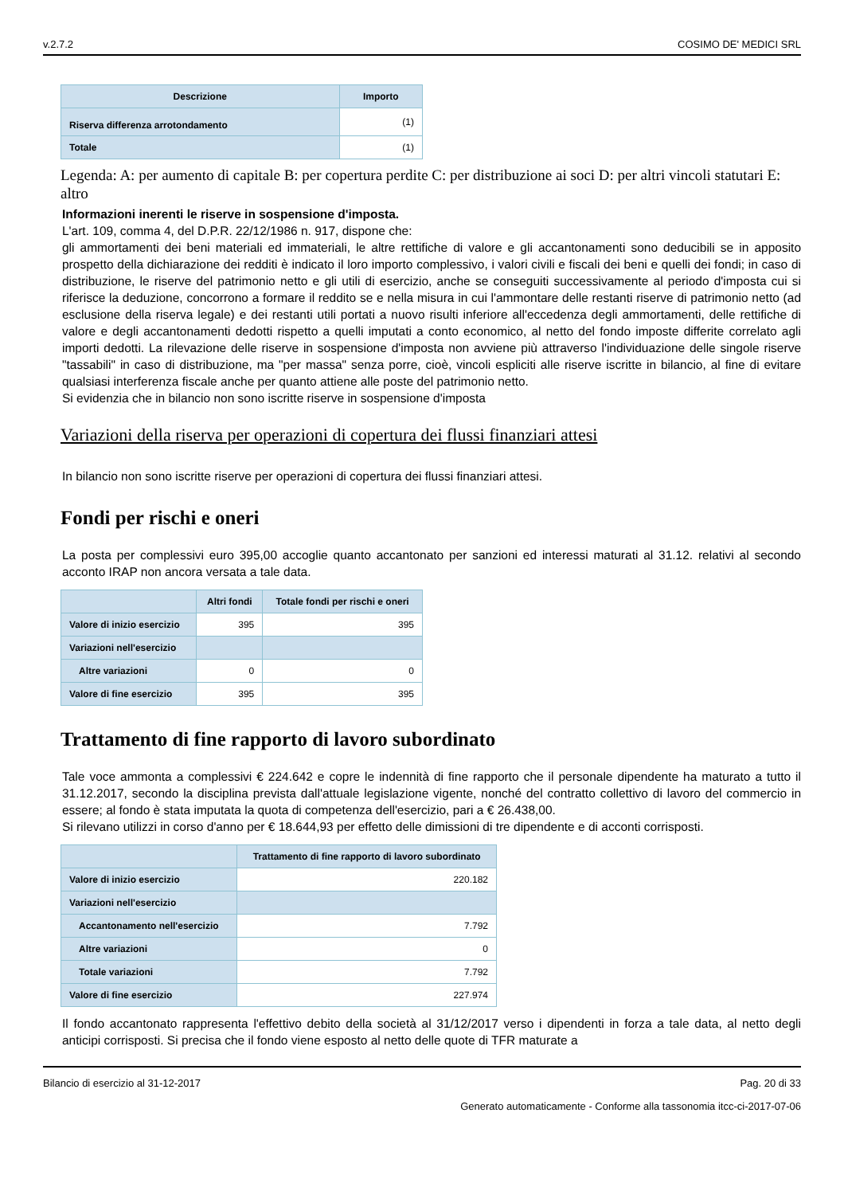v.2.7.2 COSIMO DE' MEDICI SRL
| Descrizione | Importo |
| --- | --- |
| Riserva differenza arrotondamento | (1) |
| Totale | (1) |
Legenda: A: per aumento di capitale B: per copertura perdite C: per distribuzione ai soci D: per altri vincoli statutari E: altro
Informazioni inerenti le riserve in sospensione d'imposta.
L'art. 109, comma 4, del D.P.R. 22/12/1986 n. 917, dispone che:
gli ammortamenti dei beni materiali ed immateriali, le altre rettifiche di valore e gli accantonamenti sono deducibili se in apposito prospetto della dichiarazione dei redditi è indicato il loro importo complessivo, i valori civili e fiscali dei beni e quelli dei fondi; in caso di distribuzione, le riserve del patrimonio netto e gli utili di esercizio, anche se conseguiti successivamente al periodo d'imposta cui si riferisce la deduzione, concorrono a formare il reddito se e nella misura in cui l'ammontare delle restanti riserve di patrimonio netto (ad esclusione della riserva legale) e dei restanti utili portati a nuovo risulti inferiore all'eccedenza degli ammortamenti, delle rettifiche di valore e degli accantonamenti dedotti rispetto a quelli imputati a conto economico, al netto del fondo imposte differite correlato agli importi dedotti. La rilevazione delle riserve in sospensione d'imposta non avviene più attraverso l'individuazione delle singole riserve "tassabili" in caso di distribuzione, ma "per massa" senza porre, cioè, vincoli espliciti alle riserve iscritte in bilancio, al fine di evitare qualsiasi interferenza fiscale anche per quanto attiene alle poste del patrimonio netto.
Si evidenzia che in bilancio non sono iscritte riserve in sospensione d'imposta
Variazioni della riserva per operazioni di copertura dei flussi finanziari attesi
In bilancio non sono iscritte riserve per operazioni di copertura dei flussi finanziari attesi.
Fondi per rischi e oneri
La posta per complessivi euro 395,00 accoglie quanto accantonato per sanzioni ed interessi maturati al 31.12. relativi al secondo acconto IRAP non ancora versata a tale data.
| | Altri fondi | Totale fondi per rischi e oneri |
| --- | --- | --- |
| Valore di inizio esercizio | 395 | 395 |
| Variazioni nell'esercizio | | |
| Altre variazioni | 0 | 0 |
| Valore di fine esercizio | 395 | 395 |
Trattamento di fine rapporto di lavoro subordinato
Tale voce ammonta a complessivi € 224.642 e copre le indennità di fine rapporto che il personale dipendente ha maturato a tutto il 31.12.2017, secondo la disciplina prevista dall'attuale legislazione vigente, nonché del contratto collettivo di lavoro del commercio in essere; al fondo è stata imputata la quota di competenza dell'esercizio, pari a € 26.438,00.
Si rilevano utilizzi in corso d'anno per € 18.644,93 per effetto delle dimissioni di tre dipendente e di acconti corrisposti.
| | Trattamento di fine rapporto di lavoro subordinato |
| --- | --- |
| Valore di inizio esercizio | 220.182 |
| Variazioni nell'esercizio | |
| Accantonamento nell'esercizio | 7.792 |
| Altre variazioni | 0 |
| Totale variazioni | 7.792 |
| Valore di fine esercizio | 227.974 |
Il fondo accantonato rappresenta l'effettivo debito della società al 31/12/2017 verso i dipendenti in forza a tale data, al netto degli anticipi corrisposti. Si precisa che il fondo viene esposto al netto delle quote di TFR maturate a
Bilancio di esercizio al 31-12-2017 Pag. 20 di 33
Generato automaticamente - Conforme alla tassonomia itcc-ci-2017-07-06